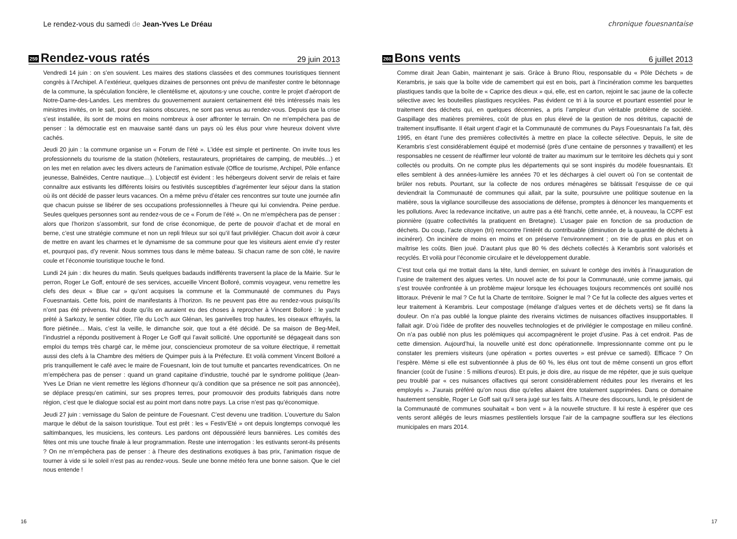Le rendez-vous du samedi de Jean-Yves Le Dréau
259 Rendez-vous ratés 29 juin 2013
Vendredi 14 juin : on s’en souvient. Les maires des stations classées et des communes touristiques tiennent congrès à l’Archipel. A l’extérieur, quelques dizaines de personnes ont prévu de manifester contre le bétonnage de la commune, la spéculation foncière, le clientélisme et, ajoutons-y une couche, contre le projet d’aéroport de Notre-Dame-des-Landes. Les membres du gouvernement auraient certainement été très intéressés mais les ministres invités, on le sait, pour des raisons obscures, ne sont pas venus au rendez-vous. Depuis que la crise s’est installée, ils sont de moins en moins nombreux à oser affronter le terrain. On ne m’empêchera pas de penser : la démocratie est en mauvaise santé dans un pays où les élus pour vivre heureux doivent vivre cachés.
Jeudi 20 juin : la commune organise un « Forum de l’été ». L’idée est simple et pertinente. On invite tous les professionnels du tourisme de la station (hôteliers, restaurateurs, propriétaires de camping, de meublés…) et on les met en relation avec les divers acteurs de l’animation estivale (Office de tourisme, Archipel, Pôle enfance jeunesse, Balnéides, Centre nautique…). L’objectif est évident : les hébergeurs doivent servir de relais et faire connaître aux estivants les différents loisirs ou festivités susceptibles d’agrémenter leur séjour dans la station où ils ont décidé de passer leurs vacances. On a même prévu d’étaler ces rencontres sur toute une journée afin que chacun puisse se libérer de ses occupations professionnelles à l’heure qui lui conviendra. Peine perdue. Seules quelques personnes sont au rendez-vous de ce « Forum de l’été ». On ne m’empêchera pas de penser : alors que l’horizon s’assombrit, sur fond de crise économique, de perte de pouvoir d’achat et de moral en berne, c’est une stratégie commune et non un repli frileux sur soi qu’il faut privilégier. Chacun doit avoir à cœur de mettre en avant les charmes et le dynamisme de sa commune pour que les visiteurs aient envie d’y rester et, pourquoi pas, d’y revenir. Nous sommes tous dans le même bateau. Si chacun rame de son côté, le navire coule et l’économie touristique touche le fond.
Lundi 24 juin : dix heures du matin. Seuls quelques badauds indifférents traversent la place de la Mairie. Sur le perron, Roger Le Goff, entouré de ses services, accueille Vincent Bolloré, commis voyageur, venu remettre les clefs des deux « Blue car » qu’ont acquises la commune et la Communauté de communes du Pays Fouesnantais. Cette fois, point de manifestants à l’horizon. Ils ne peuvent pas être au rendez-vous puisqu’ils n’ont pas été prévenus. Nul doute qu’ils en auraient eu des choses à reprocher à Vincent Bolloré : le yacht prêté à Sarkozy, le sentier côtier, l’île du Loc’h aux Glénan, les ganivelles trop hautes, les oiseaux effrayés, la flore piétinée… Mais, c’est la veille, le dimanche soir, que tout a été décidé. De sa maison de Beg-Meil, l’industriel a répondu positivement à Roger Le Goff qui l’avait sollicité. Une opportunité se dégageait dans son emploi du temps très chargé car, le même jour, consciencieux promoteur de sa voiture électrique, il remettait aussi des clefs à la Chambre des métiers de Quimper puis à la Préfecture. Et voilà comment Vincent Bolloré a pris tranquillement le café avec le maire de Fouesnant, loin de tout tumulte et pancartes revendicatrices. On ne m’empêchera pas de penser : quand un grand capitaine d’industrie, touché par le syndrome politique (Jean-Yves Le Drian ne vient remettre les légions d’honneur qu’à condition que sa présence ne soit pas annoncée), se déplace presqu’en catimini, sur ses propres terres, pour promouvoir des produits fabriqués dans notre région, c’est que le dialogue social est au point mort dans notre pays. La crise n’est pas qu’économique.
Jeudi 27 juin : vernissage du Salon de peinture de Fouesnant. C’est devenu une tradition. L’ouverture du Salon marque le début de la saison touristique. Tout est prêt : les « Festiv’Eté » ont depuis longtemps convoqué les saltimbanques, les musiciens, les conteurs. Les pardons ont dépoussiéré leurs bannières. Les comités des fêtes ont mis une touche finale à leur programmation. Reste une interrogation : les estivants seront-ils présents ? On ne m’empêchera pas de penser : à l’heure des destinations exotiques à bas prix, l’animation risque de tourner à vide si le soleil n’est pas au rendez-vous. Seule une bonne météo fera une bonne saison. Que le ciel nous entende !
16
chronique fouesnantaise
260 Bons vents 6 juillet 2013
Comme dirait Jean Gabin, maintenant je sais. Grâce à Bruno Riou, responsable du « Pôle Déchets » de Kerambris, je sais que la boîte vide de camembert qui est en bois, part à l’incinération comme les barquettes plastiques tandis que la boîte de « Caprice des dieux » qui, elle, est en carton, rejoint le sac jaune de la collecte sélective avec les bouteilles plastiques recyclées. Pas évident ce tri à la source et pourtant essentiel pour le traitement des déchets qui, en quelques décennies, a pris l’ampleur d’un véritable problème de société. Gaspillage des matières premières, coût de plus en plus élevé de la gestion de nos détritus, capacité de traitement insuffisante. Il était urgent d’agir et la Communauté de communes du Pays Fouesnantais l’a fait, dès 1995, en étant l’une des premières collectivités à mettre en place la collecte sélective. Depuis, le site de Kerambris s’est considérablement équipé et modernisé (près d’une centaine de personnes y travaillent) et les responsables ne cessent de réaffirmer leur volonté de traiter au maximum sur le territoire les déchets qui y sont collectés ou produits. On ne compte plus les départements qui se sont inspirés du modèle fouesnantais. Et elles semblent à des années-lumière les années 70 et les décharges à ciel ouvert où l’on se contentait de brûler nos rebuts. Pourtant, sur la collecte de nos ordures ménagères se bâtissait l’esquisse de ce qui deviendrait la Communauté de communes qui allait, par la suite, poursuivre une politique soutenue en la matière, sous la vigilance sourcilleuse des associations de défense, promptes à dénoncer les manquements et les pollutions. Avec la redevance incitative, un autre pas a été franchi, cette année, et, à nouveau, la CCPF est pionnière (quatre collectivités la pratiquent en Bretagne). L’usager paie en fonction de sa production de déchets. Du coup, l’acte citoyen (tri) rencontre l’intérêt du contribuable (diminution de la quantité de déchets à incinérer). On incinère de moins en moins et on préserve l’environnement ; on trie de plus en plus et on maîtrise les coûts. Bien joué. D’autant plus que 80 % des déchets collectés à Kerambris sont valorisés et recyclés. Et voilà pour l’économie circulaire et le développement durable.
C’est tout cela qui me trottait dans la tête, lundi dernier, en suivant le cortège des invités à l’inauguration de l’usine de traitement des algues vertes. Un nouvel acte de foi pour la Communauté, unie comme jamais, qui s’est trouvée confrontée à un problème majeur lorsque les échouages toujours recommencés ont souillé nos littoraux. Prévenir le mal ? Ce fut la Charte de territoire. Soigner le mal ? Ce fut la collecte des algues vertes et leur traitement à Kerambris. Leur compostage (mélange d’algues vertes et de déchets verts) se fit dans la douleur. On n’a pas oublié la longue plainte des riverains victimes de nuisances olfactives insupportables. Il fallait agir. D’où l’idée de profiter des nouvelles technologies et de privilégier le compostage en milieu confiné. On n’a pas oublié non plus les polémiques qui accompagnèrent le projet d’usine. Pas à cet endroit. Pas de cette dimension. Aujourd’hui, la nouvelle unité est donc opérationnelle. Impressionnante comme ont pu le constater les premiers visiteurs (une opération « portes ouvertes » est prévue ce samedi). Efficace ? On l’espère. Même si elle est subventionnée à plus de 60 %, les élus ont tout de même consenti un gros effort financier (coût de l’usine : 5 millions d’euros). Et puis, je dois dire, au risque de me répéter, que je suis quelque peu troublé par « ces nuisances olfactives qui seront considérablement réduites pour les riverains et les employés ». J’aurais préféré qu’on nous dise qu’elles allaient être totalement supprimées. Dans ce domaine hautement sensible, Roger Le Goff sait qu’il sera jugé sur les faits. A l’heure des discours, lundi, le président de la Communauté de communes souhaitait « bon vent » à la nouvelle structure. Il lui reste à espérer que ces vents seront allégés de leurs miasmes pestilentiels lorsque l’air de la campagne soufflera sur les élections municipales en mars 2014.
17